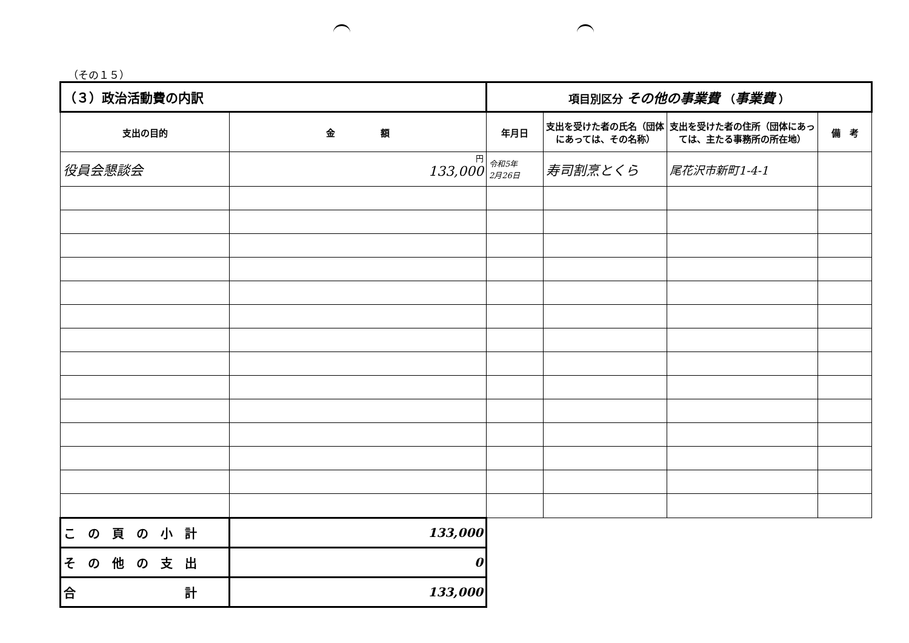（その１５）
| （３）政治活動費の内訳 | | 項目別区分 その他の事業費 （ 事業費 ） | | | |
| 支出の目的 | 金 額 | 年月日 | 支出を受けた者の氏名（団体にあっては、その名称） | 支出を受けた者の住所（団体にあっては、主たる事務所の所在地） | 備 考 |
| 役員会懇談会 | 円 133,000 | 令和5年 2月26日 | 寿司割烹とくら | 尾花沢市新町1-4-1 | |
| こ の 頁 の 小 計 | 133,000 | | | | |
| そ の 他 の 支 出 | 0 | | | | |
| 合 計 | 133,000 | | | | |